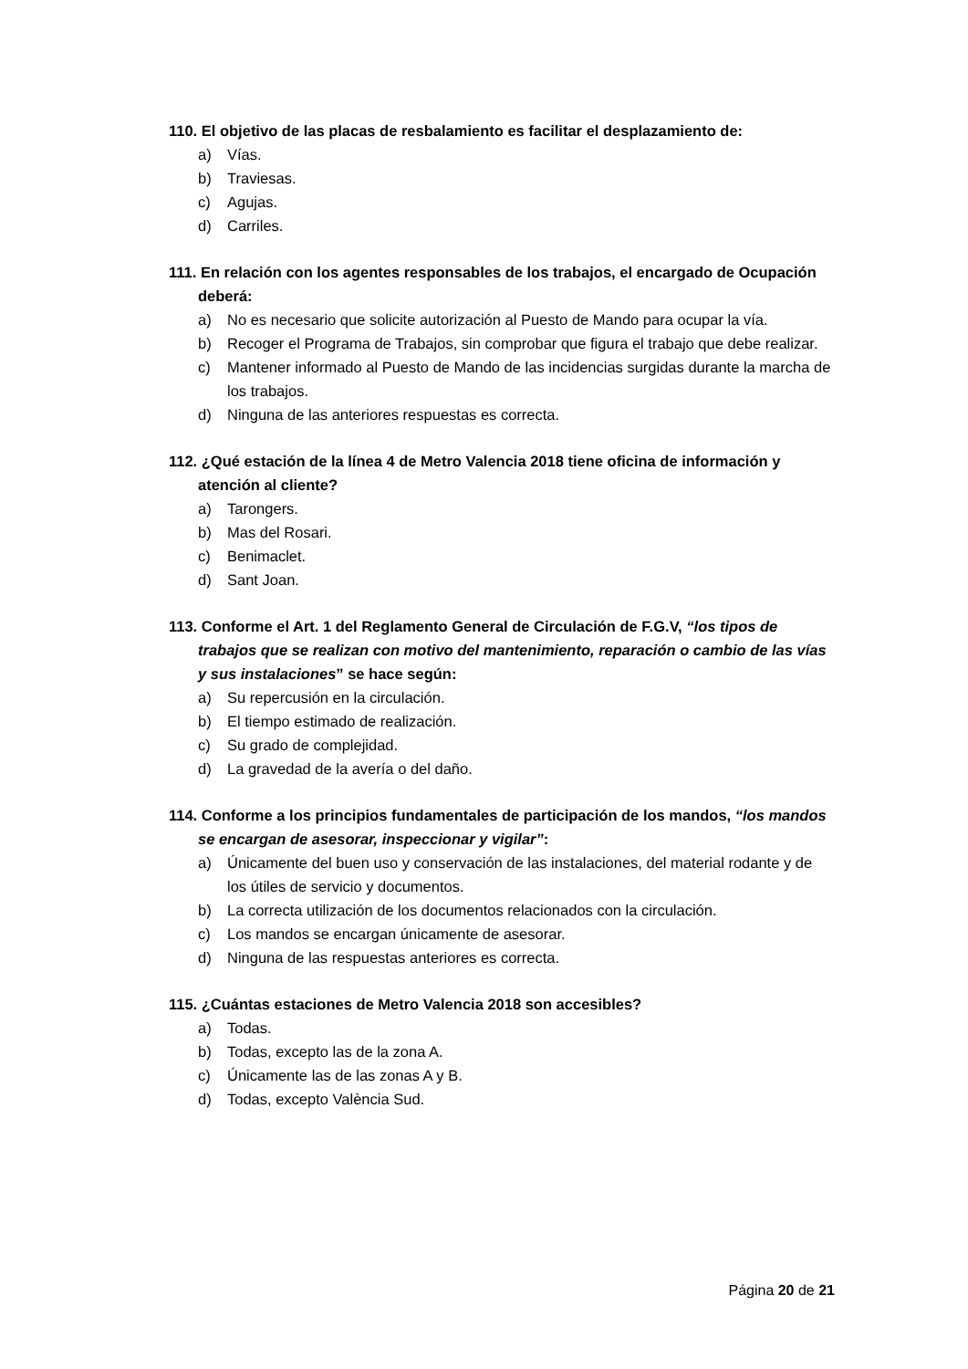110. El objetivo de las placas de resbalamiento es facilitar el desplazamiento de:
a) Vías.
b) Traviesas.
c) Agujas.
d) Carriles.
111. En relación con los agentes responsables de los trabajos, el encargado de Ocupación deberá:
a) No es necesario que solicite autorización al Puesto de Mando para ocupar la vía.
b) Recoger el Programa de Trabajos, sin comprobar que figura el trabajo que debe realizar.
c) Mantener informado al Puesto de Mando de las incidencias surgidas durante la marcha de los trabajos.
d) Ninguna de las anteriores respuestas es correcta.
112. ¿Qué estación de la línea 4 de Metro Valencia 2018 tiene oficina de información y atención al cliente?
a) Tarongers.
b) Mas del Rosari.
c) Benimaclet.
d) Sant Joan.
113. Conforme el Art. 1 del Reglamento General de Circulación de F.G.V, “los tipos de trabajos que se realizan con motivo del mantenimiento, reparación o cambio de las vías y sus instalaciones” se hace según:
a) Su repercusión en la circulación.
b) El tiempo estimado de realización.
c) Su grado de complejidad.
d) La gravedad de la avería o del daño.
114. Conforme a los principios fundamentales de participación de los mandos, “los mandos se encargan de asesorar, inspeccionar y vigilar”:
a) Únicamente del buen uso y conservación de las instalaciones, del material rodante y de los útiles de servicio y documentos.
b) La correcta utilización de los documentos relacionados con la circulación.
c) Los mandos se encargan únicamente de asesorar.
d) Ninguna de las respuestas anteriores es correcta.
115. ¿Cuántas estaciones de Metro Valencia 2018 son accesibles?
a) Todas.
b) Todas, excepto las de la zona A.
c) Únicamente las de las zonas A y B.
d) Todas, excepto València Sud.
Página 20 de 21